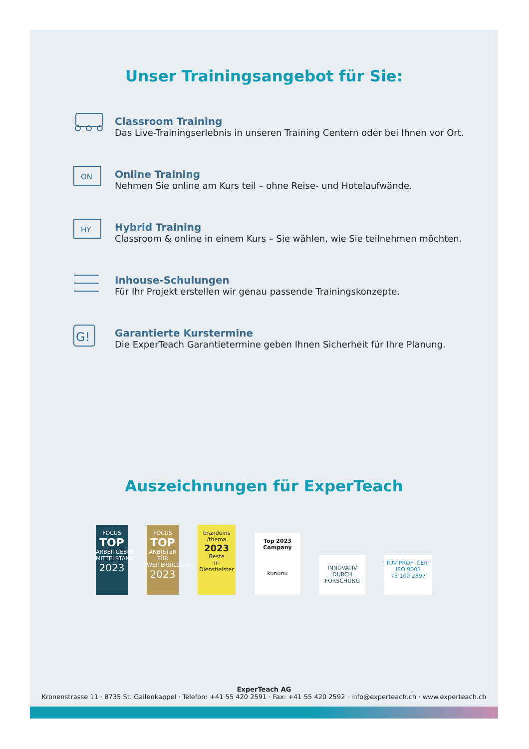Unser Trainingsangebot für Sie:
Classroom Training
Das Live-Trainingserlebnis in unseren Training Centern oder bei Ihnen vor Ort.
ON
Online Training
Nehmen Sie online am Kurs teil – ohne Reise- und Hotelaufwände.
HY
Hybrid Training
Classroom & online in einem Kurs – Sie wählen, wie Sie teilnehmen möchten.
Inhouse-Schulungen
Für Ihr Projekt erstellen wir genau passende Trainingskonzepte.
G!
Garantierte Kurstermine
Die ExperTeach Garantietermine geben Ihnen Sicherheit für Ihre Planung.
Auszeichnungen für ExperTeach
FOCUS
TOP
ARBEITGEBER MITTELSTAND
2023
FOCUS
TOP
ANBIETER FÜR WEITERBILDUNG
2023
brandeins /thema
2023
Beste
IT-Dienstleister
Top 2023 Company
kununu
INNOVATIV DURCH FORSCHUNG
TÜV PROFI CERT
ISO 9001
73 100 2897
ExperTeach AG
Kronenstrasse 11 · 8735 St. Gallenkappel · Telefon: +41 55 420 2591 · Fax: +41 55 420 2592 · info@experteach.ch · www.experteach.ch